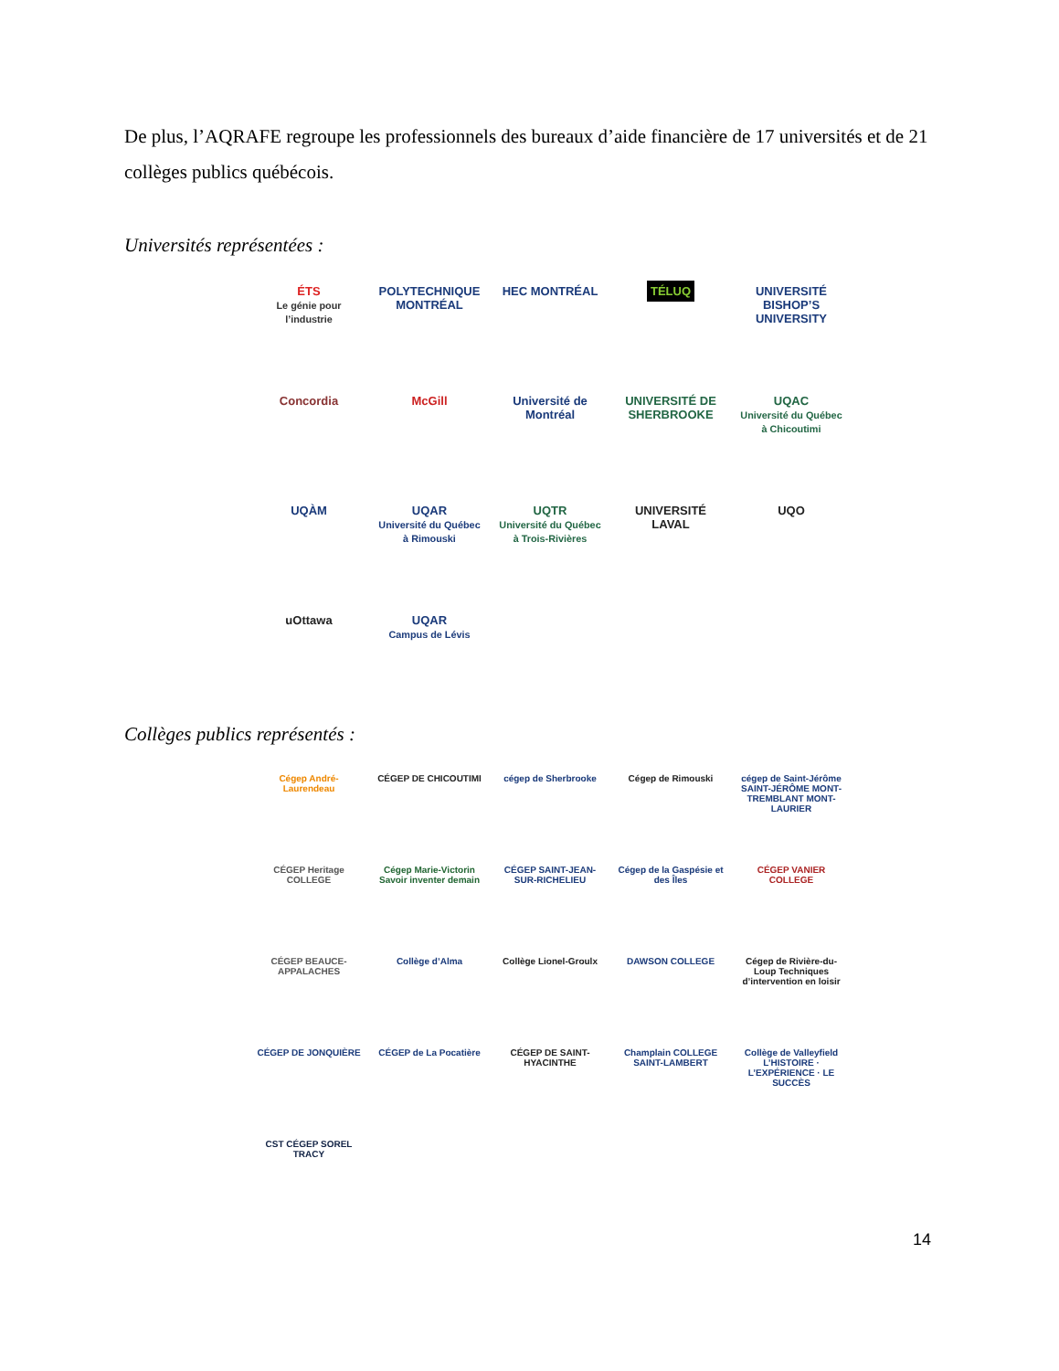De plus, l’AQRAFE regroupe les professionnels des bureaux d’aide financière de 17 universités et de 21 collèges publics québécois.
Universités représentées :
ÉTS
Le génie pour l’industrie
POLYTECHNIQUE MONTRÉAL
HEC MONTRÉAL
TÉLUQ
UNIVERSITÉ BISHOP’S UNIVERSITY
Concordia
McGill
Université de Montréal
UNIVERSITÉ DE SHERBROOKE
UQAC
Université du Québec à Chicoutimi
UQÀM
UQAR
Université du Québec à Rimouski
UQTR
Université du Québec à Trois-Rivières
UNIVERSITÉ LAVAL
UQO
uOttawa
UQAR
Campus de Lévis
Collèges publics représentés :
Cégep André-Laurendeau
CÉGEP DE CHICOUTIMI
cégep de Sherbrooke
Cégep de Rimouski
cégep de Saint-Jérôme SAINT-JÉRÔME MONT-TREMBLANT MONT-LAURIER
CÉGEP Heritage COLLEGE
Cégep Marie-Victorin Savoir inventer demain
CÉGEP SAINT-JEAN-SUR-RICHELIEU
Cégep de la Gaspésie et des Îles
CÉGEP VANIER COLLEGE
CÉGEP BEAUCE-APPALACHES
Collège d’Alma
Collège Lionel-Groulx
DAWSON COLLEGE
Cégep de Rivière-du-Loup Techniques d’intervention en loisir
CÉGEP DE JONQUIÈRE
CÉGEP de La Pocatière
CÉGEP DE SAINT-HYACINTHE
Champlain COLLEGE SAINT-LAMBERT
Collège de Valleyfield L’HISTOIRE · L’EXPÉRIENCE · LE SUCCÈS
CST CÉGEP SOREL TRACY
14